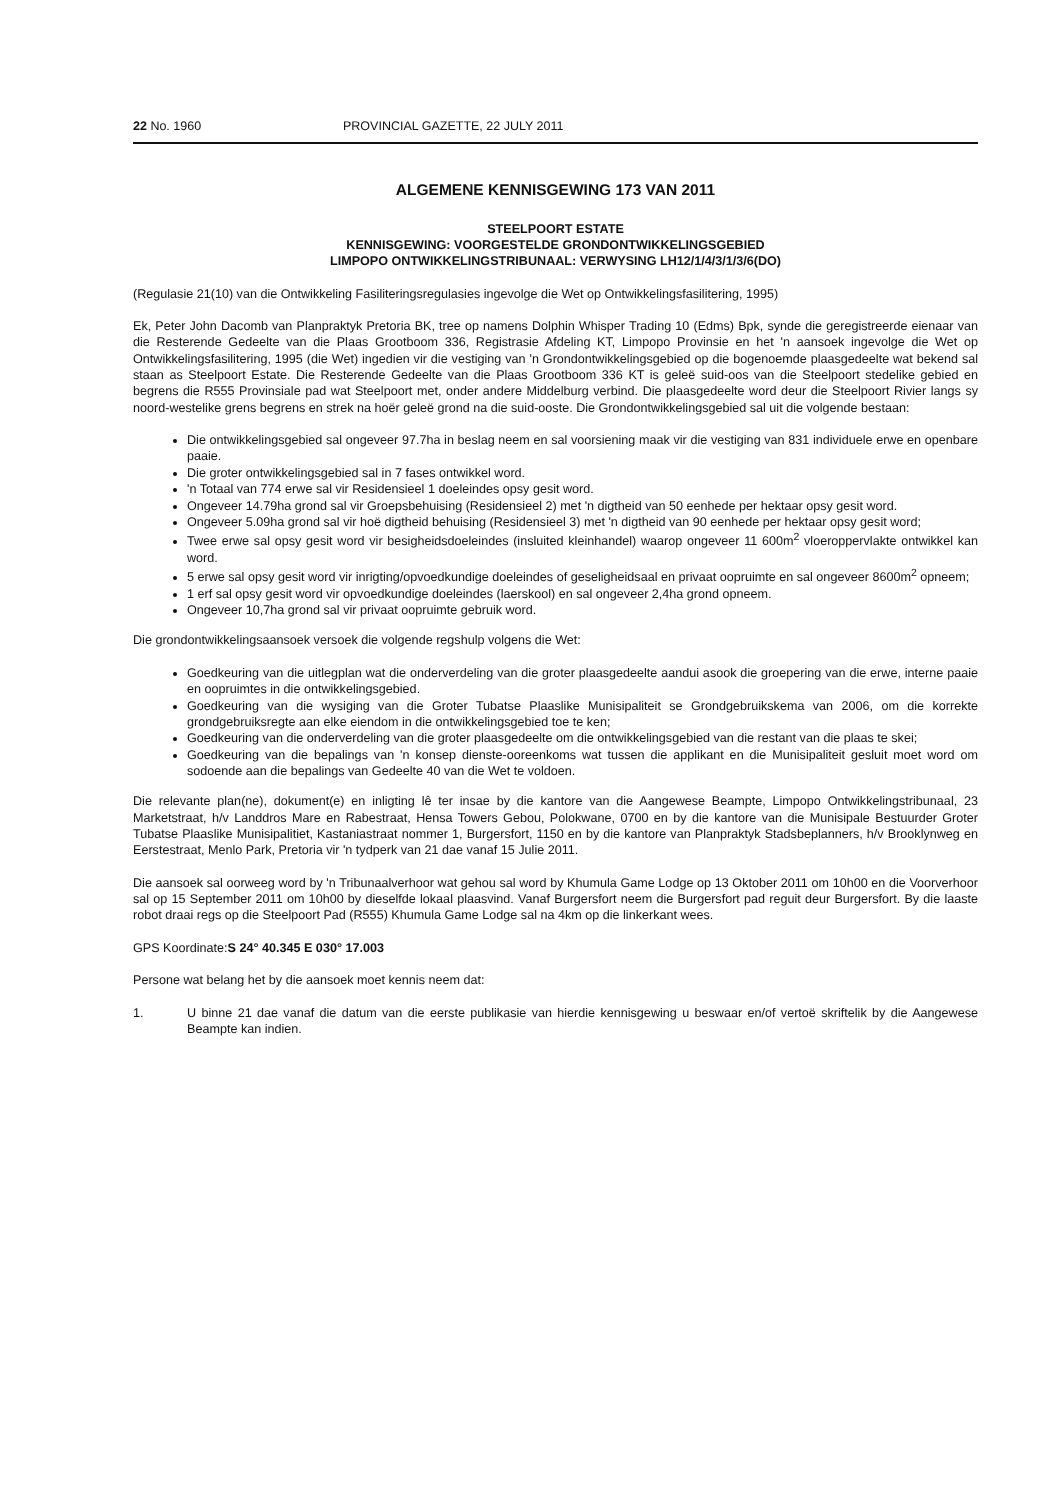22 No. 1960 PROVINCIAL GAZETTE, 22 JULY 2011
ALGEMENE KENNISGEWING 173 VAN 2011
STEELPOORT ESTATE
KENNISGEWING: VOORGESTELDE GRONDONTWIKKELINGSGEBIED
LIMPOPO ONTWIKKELINGSTRIBUNAAL: VERWYSING LH12/1/4/3/1/3/6(DO)
(Regulasie 21(10) van die Ontwikkeling Fasiliteringsregulasies ingevolge die Wet op Ontwikkelingsfasilitering, 1995)
Ek, Peter John Dacomb van Planpraktyk Pretoria BK, tree op namens Dolphin Whisper Trading 10 (Edms) Bpk, synde die geregistreerde eienaar van die Resterende Gedeelte van die Plaas Grootboom 336, Registrasie Afdeling KT, Limpopo Provinsie en het 'n aansoek ingevolge die Wet op Ontwikkelingsfasilitering, 1995 (die Wet) ingedien vir die vestiging van 'n Grondontwikkelingsgebied op die bogenoemde plaasgedeelte wat bekend sal staan as Steelpoort Estate. Die Resterende Gedeelte van die Plaas Grootboom 336 KT is geleë suid-oos van die Steelpoort stedelike gebied en begrens die R555 Provinsiale pad wat Steelpoort met, onder andere Middelburg verbind. Die plaasgedeelte word deur die Steelpoort Rivier langs sy noord-westelike grens begrens en strek na hoër geleë grond na die suid-ooste. Die Grondontwikkelingsgebied sal uit die volgende bestaan:
Die ontwikkelingsgebied sal ongeveer 97.7ha in beslag neem en sal voorsiening maak vir die vestiging van 831 individuele erwe en openbare paaie.
Die groter ontwikkelingsgebied sal in 7 fases ontwikkel word.
'n Totaal van 774 erwe sal vir Residensieel 1 doeleindes opsy gesit word.
Ongeveer 14.79ha grond sal vir Groepsbehuising (Residensieel 2) met 'n digtheid van 50 eenhede per hektaar opsy gesit word.
Ongeveer 5.09ha grond sal vir hoë digtheid behuising (Residensieel 3) met 'n digtheid van 90 eenhede per hektaar opsy gesit word;
Twee erwe sal opsy gesit word vir besigheidsdoeleindes (insluited kleinhandel) waarop ongeveer 11 600m<sup>2</sup> vloeroppervlakte ontwikkel kan word.
5 erwe sal opsy gesit word vir inrigting/opvoedkundige doeleindes of geseligheidsaal en privaat oopruimte en sal ongeveer 8600m<sup>2</sup> opneem;
1 erf sal opsy gesit word vir opvoedkundige doeleindes (laerskool) en sal ongeveer 2,4ha grond opneem.
Ongeveer 10,7ha grond sal vir privaat oopruimte gebruik word.
Die grondontwikkelingsaansoek versoek die volgende regshulp volgens die Wet:
Goedkeuring van die uitlegplan wat die onderverdeling van die groter plaasgedeelte aandui asook die groepering van die erwe, interne paaie en oopruimtes in die ontwikkelingsgebied.
Goedkeuring van die wysiging van die Groter Tubatse Plaaslike Munisipaliteit se Grondgebruikskema van 2006, om die korrekte grondgebruiksregte aan elke eiendom in die ontwikkelingsgebied toe te ken;
Goedkeuring van die onderverdeling van die groter plaasgedeelte om die ontwikkelingsgebied van die restant van die plaas te skei;
Goedkeuring van die bepalings van 'n konsep dienste-ooreenkoms wat tussen die applikant en die Munisipaliteit gesluit moet word om sodoende aan die bepalings van Gedeelte 40 van die Wet te voldoen.
Die relevante plan(ne), dokument(e) en inligting lê ter insae by die kantore van die Aangewese Beampte, Limpopo Ontwikkelingstribunaal, 23 Marketstraat, h/v Landdros Mare en Rabestraat, Hensa Towers Gebou, Polokwane, 0700 en by die kantore van die Munisipale Bestuurder Groter Tubatse Plaaslike Munisipalitiet, Kastaniastraat nommer 1, Burgersfort, 1150 en by die kantore van Planpraktyk Stadsbeplanners, h/v Brooklynweg en Eerstestraat, Menlo Park, Pretoria vir 'n tydperk van 21 dae vanaf 15 Julie 2011.
Die aansoek sal oorweeg word by 'n Tribunaalverhoor wat gehou sal word by Khumula Game Lodge op 13 Oktober 2011 om 10h00 en die Voorverhoor sal op 15 September 2011 om 10h00 by dieselfde lokaal plaasvind. Vanaf Burgersfort neem die Burgersfort pad reguit deur Burgersfort. By die laaste robot draai regs op die Steelpoort Pad (R555) Khumula Game Lodge sal na 4km op die linkerkant wees.
GPS Koordinate:S 24° 40.345 E 030° 17.003
Persone wat belang het by die aansoek moet kennis neem dat:
1. U binne 21 dae vanaf die datum van die eerste publikasie van hierdie kennisgewing u beswaar en/of vertoë skriftelik by die Aangewese Beampte kan indien.